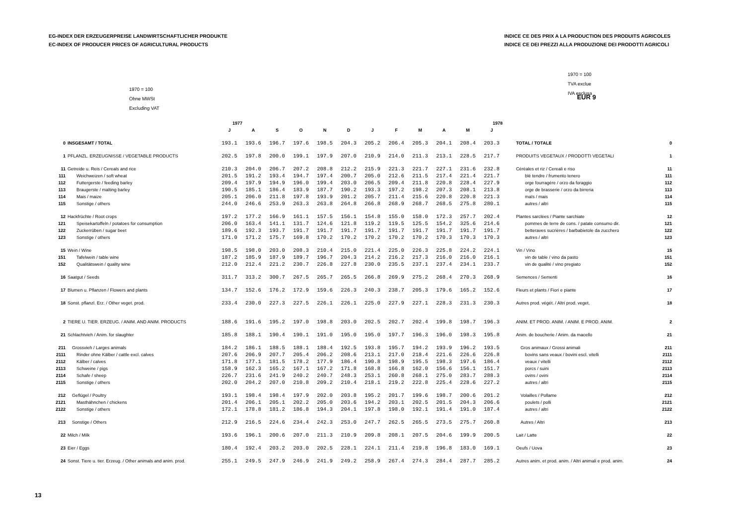EG-INDEX DER ERZEUGERPREISE LANDWIRTSCHAFTLICHER PRODUKTE
EC-INDEX OF PRODUCER PRICES OF AGRICULTURAL PRODUCTS
INDICE CE DES PRIX A LA PRODUCTION DES PRODUITS AGRICOLES
INDICE CE DEI PREZZI ALLA PRODUZIONE DEI PRODOTTI AGRICOLI
1970 = 100
Ohne MWSt
Excluding VAT
EUR 9
1970 = 100
TVA exclue
IVA esclusa
| | | 1977 | | | | | | 1978 | | | | | | | |
| --- | --- | --- | --- | --- | --- | --- | --- | --- | --- | --- | --- | --- | --- | --- | --- |
| | | J | A | S | O | N | D | J | F | M | A | M | J | | |
| 0 | INSGESAMT / TOTAL | 193.1 | 193.6 | 196.7 | 197.6 | 198.5 | 204.3 | 205.2 | 206.4 | 205.3 | 204.1 | 208.4 | 203.3 | TOTAL / TOTALE | 0 |
| 1 | PFLANZL. ERZEUGNISSE / VEGETABLE PRODUCTS | 202.5 | 197.8 | 200.0 | 199.1 | 197.9 | 207.0 | 210.9 | 214.0 | 211.3 | 213.1 | 228.5 | 217.7 | PRODUITS VEGETAUX / PRODOTTI VEGETALI | 1 |
| 11 | Getreide u. Reis / Cereals and rice | 210.3 | 204.0 | 206.7 | 207.2 | 208.8 | 212.2 | 215.9 | 221.3 | 221.7 | 227.1 | 231.6 | 232.8 | Céréales et riz / Cereali e riso | 11 |
| 111 | Weichweizen / soft wheat | 201.5 | 191.2 | 193.4 | 194.7 | 197.4 | 200.7 | 205.0 | 212.6 | 211.5 | 217.4 | 221.4 | 221.7 | blé tendre / frumento tenero | 111 |
| 112 | Futtergerste / feeding barley | 209.4 | 197.9 | 194.9 | 196.0 | 199.4 | 203.0 | 206.5 | 209.4 | 211.8 | 220.8 | 228.4 | 227.9 | orge fourragère / orzo da foraggio | 112 |
| 113 | Braugerste / malting barley | 190.5 | 185.1 | 186.4 | 183.9 | 187.7 | 190.2 | 193.3 | 197.2 | 198.2 | 207.3 | 208.1 | 213.8 | orge de brasserie / orzo da birreria | 113 |
| 114 | Mais / maize | 205.1 | 206.0 | 211.8 | 197.8 | 193.9 | 201.2 | 205.7 | 211.4 | 215.6 | 220.8 | 220.8 | 221.3 | maïs / mais | 114 |
| 115 | Sonstige / others | 244.0 | 246.6 | 253.9 | 263.3 | 263.8 | 264.8 | 266.8 | 268.9 | 268.7 | 268.5 | 275.8 | 280.1 | autres / altri | 115 |
| 12 | Hackfrüchte / Root crops | 197.2 | 177.2 | 166.9 | 161.1 | 157.5 | 156.1 | 154.8 | 155.0 | 158.0 | 172.3 | 257.7 | 202.4 | Plantes sarclées / Piante sarchiate | 12 |
| 121 | Speisekartoffeln / potatoes for consumption | 206.0 | 163.4 | 141.1 | 131.7 | 124.6 | 121.8 | 119.2 | 119.5 | 125.5 | 154.2 | 325.6 | 214.6 | pommes de terre de cons. / patate consumo dir. | 121 |
| 122 | Zuckerrüben / sugar beet | 189.6 | 192.3 | 193.7 | 191.7 | 191.7 | 191.7 | 191.7 | 191.7 | 191.7 | 191.7 | 191.7 | 191.7 | betteraves sucrières / barbabietole da zucchero | 122 |
| 123 | Sonstige / others | 171.0 | 171.2 | 175.7 | 169.8 | 170.2 | 170.2 | 170.2 | 170.2 | 170.2 | 170.3 | 170.3 | 170.3 | autres / altri | 123 |
| 15 | Wein / Wine | 198.5 | 198.0 | 203.0 | 208.3 | 210.4 | 215.0 | 221.4 | 225.0 | 226.3 | 225.8 | 224.2 | 224.1 | Vin / Vino | 15 |
| 151 | Tafelwein / table wine | 187.2 | 185.9 | 187.9 | 189.7 | 196.7 | 204.3 | 214.2 | 216.2 | 217.3 | 216.0 | 216.0 | 216.1 | vin de table / vino da pasto | 151 |
| 152 | Qualitätswein / quality wine | 212.0 | 212.4 | 221.2 | 230.7 | 226.8 | 227.8 | 230.0 | 235.5 | 237.1 | 237.4 | 234.1 | 233.7 | vin de qualité / vino pregiato | 152 |
| 16 | Saatgut / Seeds | 311.7 | 313.2 | 300.7 | 267.5 | 265.7 | 265.5 | 266.8 | 269.9 | 275.2 | 268.4 | 270.3 | 268.9 | Semences / Sementi | 16 |
| 17 | Blumen u. Pflanzen / Flowers and plants | 134.7 | 152.6 | 176.2 | 172.9 | 159.6 | 226.3 | 240.3 | 238.7 | 205.3 | 179.6 | 165.2 | 152.6 | Fleurs et plants / Fiori e piante | 17 |
| 18 | Sonst. pflanzl. Erz. / Other veget. prod. | 233.4 | 230.0 | 227.3 | 227.5 | 226.1 | 226.1 | 225.0 | 227.9 | 227.1 | 228.3 | 231.3 | 230.3 | Autres prod. végét. / Altri prod. veget. | 18 |
| 2 | TIERE U. TIER. ERZEUG. / ANIM. AND ANIM. PRODUCTS | 188.6 | 191.6 | 195.2 | 197.0 | 198.8 | 203.0 | 202.5 | 202.7 | 202.4 | 199.8 | 198.7 | 196.3 | ANIM. ET PROD. ANIM. / ANIM. E PROD. ANIM. | 2 |
| 21 | Schlachtvieh / Anim. for slaughter | 185.8 | 188.1 | 190.4 | 190.1 | 191.0 | 195.0 | 195.0 | 197.7 | 196.3 | 196.0 | 198.3 | 195.8 | Anim. de boucherie / Anim. da macello | 21 |
| 211 | Grossvieh / Larges animals | 184.2 | 186.1 | 188.5 | 188.1 | 188.4 | 192.5 | 193.8 | 195.7 | 194.2 | 193.9 | 196.2 | 193.5 | Gros animaux / Grossi animali | 211 |
| 2111 | Rinder ohne Kälber / cattle excl. calves | 207.6 | 206.9 | 207.7 | 205.4 | 206.2 | 208.6 | 213.1 | 217.0 | 218.4 | 221.6 | 226.6 | 226.8 | bovins sans veaux / bovini escl. vitelli | 2111 |
| 2112 | Kälber / calves | 171.8 | 177.1 | 181.5 | 178.2 | 177.9 | 186.4 | 190.8 | 198.9 | 195.5 | 198.3 | 197.6 | 186.4 | veaux / vitelli | 2112 |
| 2113 | Schweine / pigs | 158.9 | 162.3 | 165.2 | 167.1 | 167.2 | 171.8 | 168.8 | 166.8 | 162.0 | 156.6 | 156.1 | 151.7 | porcs / suini | 2113 |
| 2114 | Schafe / sheep | 226.7 | 231.6 | 241.9 | 240.2 | 240.7 | 248.3 | 253.1 | 260.8 | 268.1 | 275.0 | 283.7 | 288.3 | ovins / ovini | 2114 |
| 2115 | Sonstige / others | 202.0 | 204.2 | 207.0 | 210.8 | 209.2 | 210.4 | 218.1 | 219.2 | 222.8 | 225.4 | 228.6 | 227.2 | autres / altri | 2115 |
| 212 | Geflügel / Poultry | 193.1 | 198.4 | 198.4 | 197.9 | 202.0 | 203.8 | 195.2 | 201.7 | 199.6 | 198.7 | 200.6 | 201.2 | Volailles / Pollame | 212 |
| 2121 | Masthähnchen / chickens | 201.4 | 206.1 | 205.1 | 202.2 | 205.0 | 203.6 | 194.2 | 203.1 | 202.5 | 201.5 | 204.3 | 206.6 | poulets / polli | 2121 |
| 2122 | Sonstige / others | 172.1 | 178.8 | 181.2 | 186.8 | 194.3 | 204.1 | 197.8 | 198.0 | 192.1 | 191.4 | 191.0 | 187.4 | autres / altri | 2122 |
| 213 | Sonstige / Others | 212.9 | 216.5 | 224.6 | 234.4 | 242.3 | 253.0 | 247.7 | 262.5 | 265.5 | 273.5 | 275.7 | 260.8 | Autres / Altri | 213 |
| 22 | Milch / Milk | 193.6 | 196.1 | 200.6 | 207.0 | 211.3 | 210.9 | 209.8 | 208.1 | 207.5 | 204.6 | 199.9 | 200.5 | Lait / Latte | 22 |
| 23 | Eier / Eggs | 180.4 | 192.4 | 203.2 | 203.0 | 202.5 | 228.1 | 224.1 | 211.4 | 219.8 | 196.8 | 183.0 | 169.1 | Oeufs / Uova | 23 |
| 24 | Sonst. Tiere u. tier. Erzeug. / Other animals and anim. prod. | 255.1 | 249.5 | 247.9 | 246.9 | 241.9 | 249.2 | 258.9 | 267.4 | 274.3 | 284.4 | 287.7 | 285.2 | Autres anim. et prod. anim. / Altri animali e prod. anim. | 24 |
13